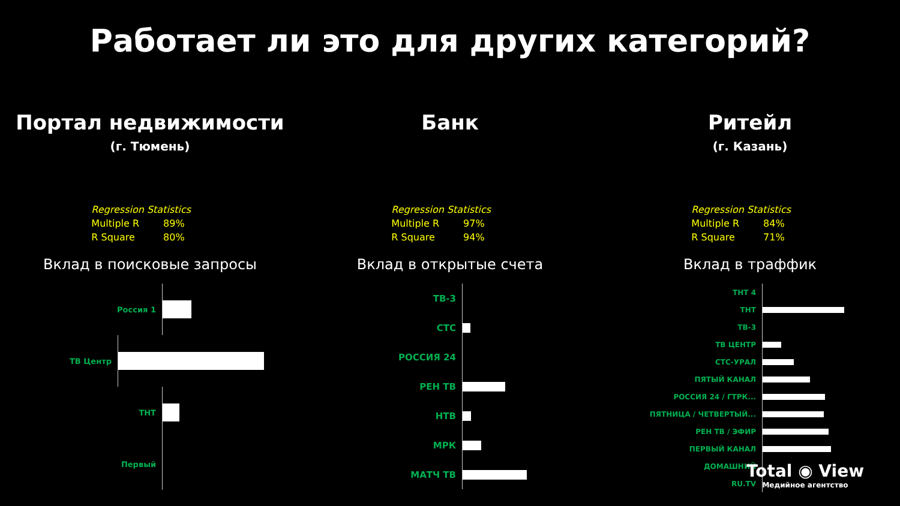Работает ли это для других категорий?
Портал недвижимости
(г. Тюмень)
| Regression Statistics | |
| --- | --- |
| Multiple R | 89% |
| R Square | 80% |
Вклад в поисковые запросы
Россия 1
ТВ Центр
ТНТ
Первый
Банк
| Regression Statistics | |
| --- | --- |
| Multiple R | 97% |
| R Square | 94% |
Вклад в открытые счета
ТВ-3
СТС
РОССИЯ 24
РЕН ТВ
НТВ
МРК
МАТЧ ТВ
Ритейл
(г. Казань)
| Regression Statistics | |
| --- | --- |
| Multiple R | 84% |
| R Square | 71% |
Вклад в траффик
ТНТ 4
ТНТ
ТВ-3
ТВ ЦЕНТР
СТС-УРАЛ
ПЯТЫЙ КАНАЛ
РОССИЯ 24 / ГТРК...
ПЯТНИЦА / ЧЕТВЕРТЫЙ...
РЕН ТВ / ЭФИР
ПЕРВЫЙ КАНАЛ
ДОМАШНИЙ
RU.TV
Total ◉ View
Медийное агентство